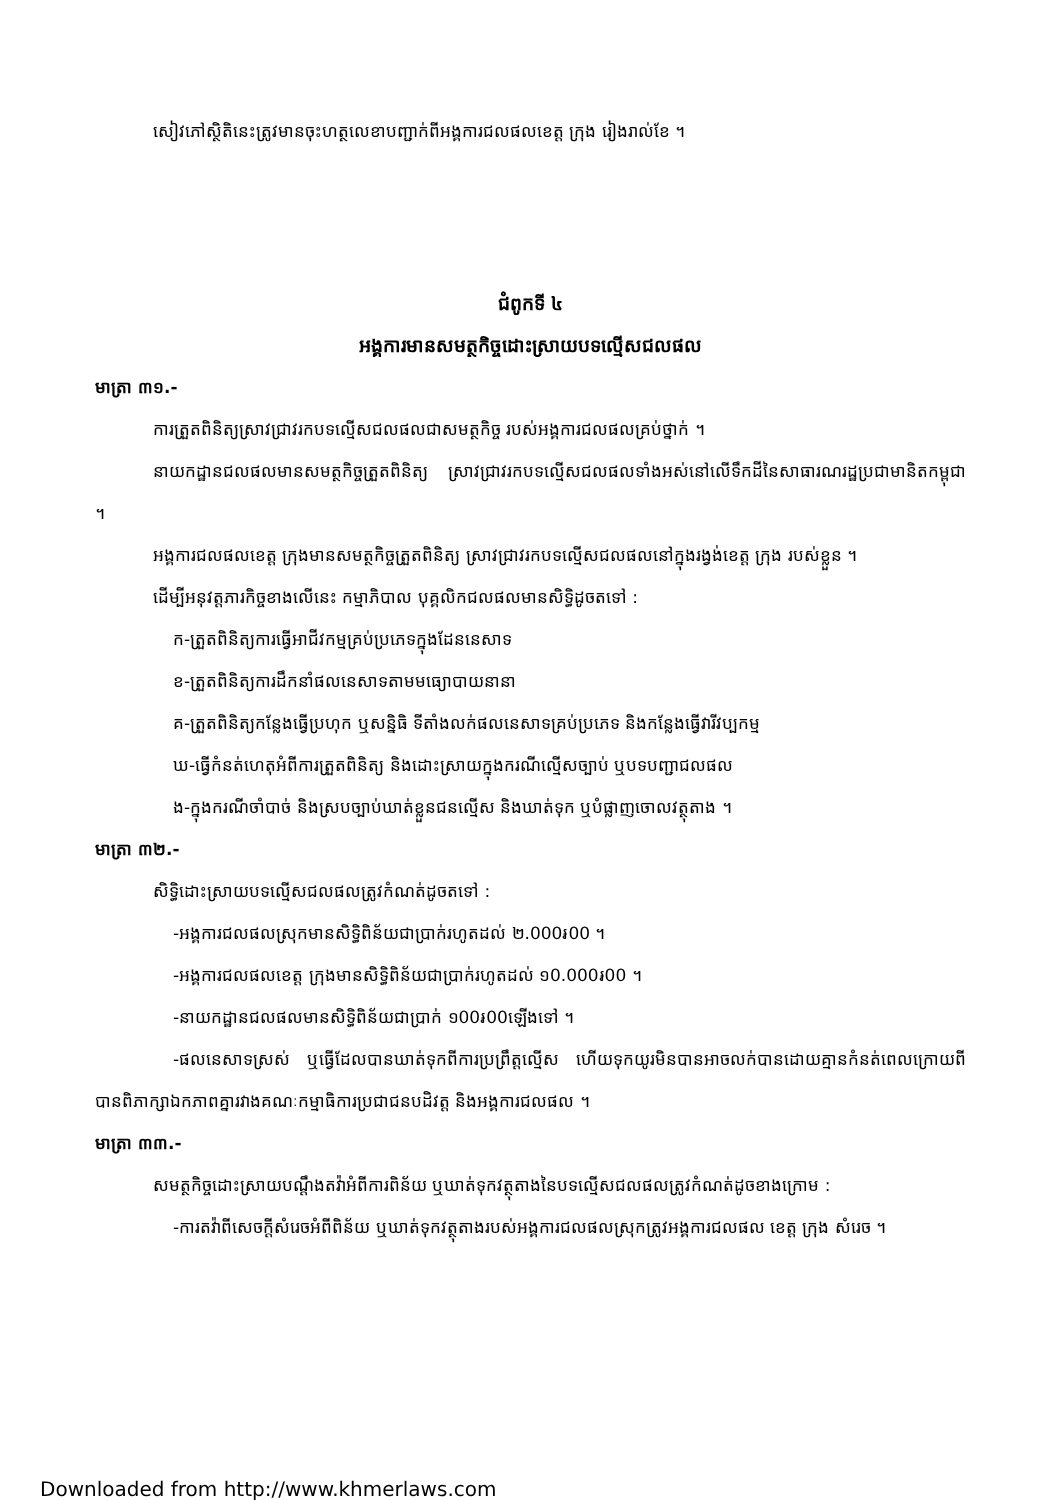សៀវភៅស្ថិតិនេះត្រូវមានចុះហត្ថលេខាបញ្ជាក់ពីអង្គការជលផលខេត្ត ក្រុង រៀងរាល់ខែ ។
ជំពូកទី ៤
អង្គការមានសមត្ថកិច្ចដោះស្រាយបទល្មើសជលផល
មាត្រា ៣១.-
ការត្រួតពិនិត្យស្រាវជ្រាវរកបទល្មើសជលផលជាសមត្ថកិច្ច របស់អង្គការជលផលគ្រប់ថ្នាក់ ។
នាយកដ្ឋានជលផលមានសមត្ថកិច្ចត្រួតពិនិត្យ ស្រាវជ្រាវរកបទល្មើសជលផលទាំងអស់នៅលើទឹកដីនៃសាធារណរដ្ឋប្រជាមានិតកម្ពុជា ។
អង្គការជលផលខេត្ត ក្រុងមានសមត្ថកិច្ចត្រួតពិនិត្យ ស្រាវជ្រាវរកបទល្មើសជលផលនៅក្នុងរង្វង់ខេត្ត ក្រុង របស់ខ្លួន ។
ដើម្បីអនុវត្តភារកិច្ចខាងលើនេះ កម្មាភិបាល បុគ្គលិកជលផលមានសិទ្ធិដូចតទៅ :
ក-ត្រួតពិនិត្យការធ្វើអាជីវកម្មគ្រប់ប្រភេទក្នុងដែននេសាទ
ខ-ត្រួតពិនិត្យការដឹកនាំផលនេសាទតាមមធ្យោបាយនានា
គ-ត្រួតពិនិត្យកន្លែងធ្វើប្រហុក ឬសន្និធិ ទីតាំងលក់ផលនេសាទគ្រប់ប្រភេទ និងកន្លែងធ្វើវារីវប្បកម្ម
ឃ-ធ្វើកំនត់ហេតុអំពីការត្រួតពិនិត្យ និងដោះស្រាយក្នុងករណីល្មើសច្បាប់ ឬបទបញ្ជាជលផល
ង-ក្នុងករណីចាំបាច់ និងស្របច្បាប់ឃាត់ខ្លួនជនល្មើស និងឃាត់ទុក ឬបំផ្លាញចោលវត្ថុតាង ។
មាត្រា ៣២.-
សិទ្ធិដោះស្រាយបទល្មើសជលផលត្រូវកំណត់ដូចតទៅ :
-អង្គការជលផលស្រុកមានសិទ្ធិពិន័យជាប្រាក់រហូតដល់ ២.000៛00 ។
-អង្គការជលផលខេត្ត ក្រុងមានសិទ្ធិពិន័យជាប្រាក់រហូតដល់ ១0.000៛00 ។
-នាយកដ្ឋានជលផលមានសិទ្ធិពិន័យជាប្រាក់ ១00៛00ឡើងទៅ ។
-ផលនេសាទស្រស់ ឬធ្វើដែលបានឃាត់ទុកពីការប្រព្រឹត្តល្មើស ហើយទុកយូរមិនបានអាចលក់បានដោយគ្មានកំនត់ពេលក្រោយពីបានពិភាក្សាឯកភាពគ្នារវាងគណៈកម្មាធិការប្រជាជនបដិវត្ត និងអង្គការជលផល ។
មាត្រា ៣៣.-
សមត្ថកិច្ចដោះស្រាយបណ្តឹងតវ៉ាអំពីការពិន័យ ឬឃាត់ទុកវត្ថុតាងនៃបទល្មើសជលផលត្រូវកំណត់ដូចខាងក្រោម :
-ការតវ៉ាពីសេចក្តីសំរេចអំពីពិន័យ ឬឃាត់ទុកវត្ថុតាងរបស់អង្គការជលផលស្រុកត្រូវអង្គការជលផល ខេត្ត ក្រុង សំរេច ។
Downloaded from http://www.khmerlaws.com